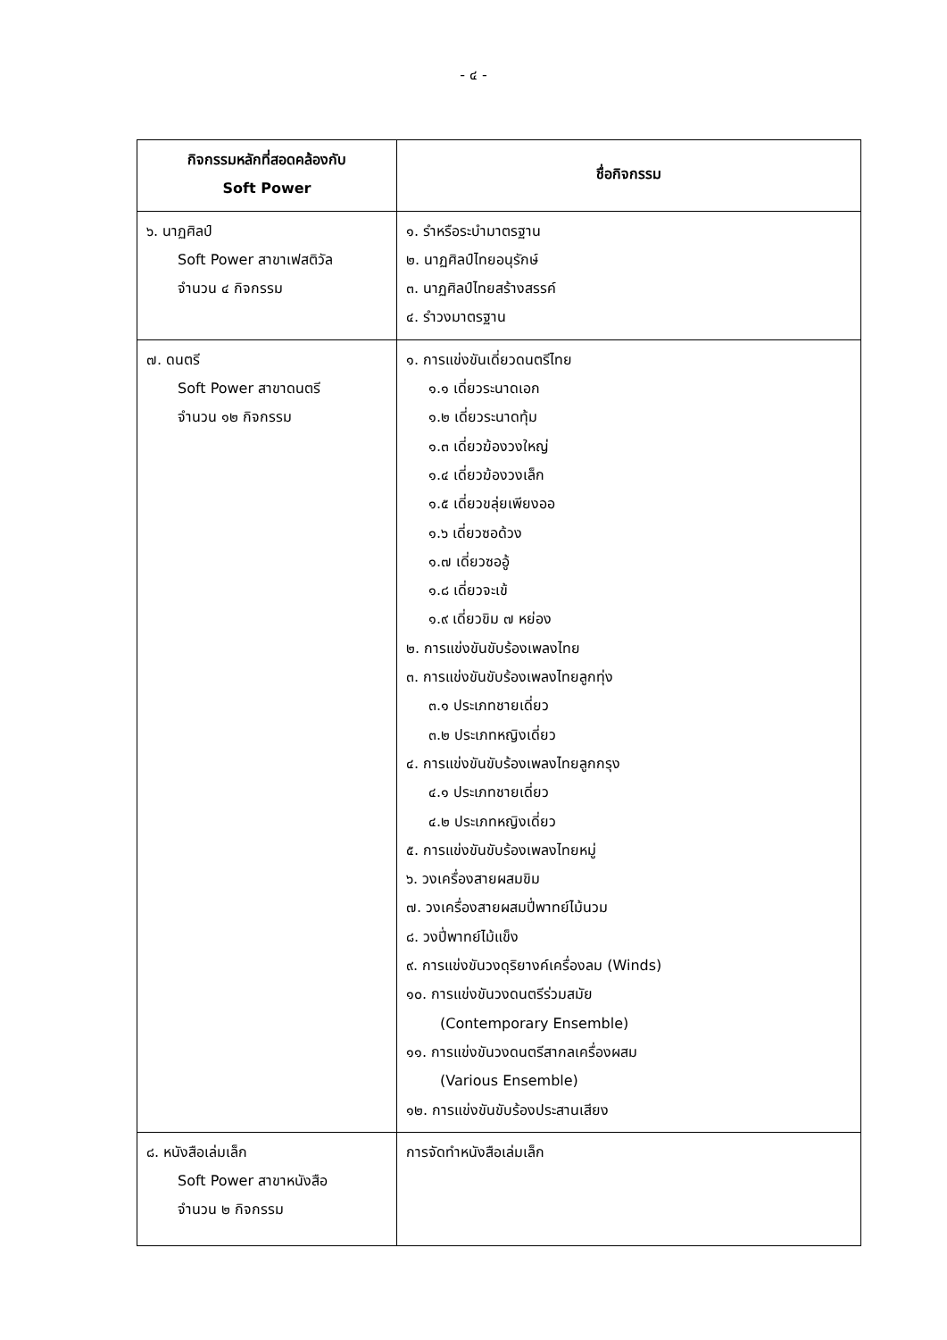- ๔ -
| กิจกรรมหลักที่สอดคล้องกับ Soft Power | ชื่อกิจกรรม |
| --- | --- |
| ๖. นาฏศิลป์ Soft Power สาขาเฟสติวัล จำนวน ๔ กิจกรรม | ๑. รำหรือระบำมาตรฐาน ๒. นาฏศิลป์ไทยอนุรักษ์ ๓. นาฏศิลป์ไทยสร้างสรรค์ ๔. รำวงมาตรฐาน |
| ๗. ดนตรี Soft Power สาขาดนตรี จำนวน ๑๒ กิจกรรม | ๑. การแข่งขันเดี่ยวดนตรีไทย ๑.๑ เดี่ยวระนาดเอก ๑.๒ เดี่ยวระนาดทุ้ม ๑.๓ เดี่ยวฆ้องวงใหญ่ ๑.๔ เดี่ยวฆ้องวงเล็ก ๑.๕ เดี่ยวขลุ่ยเพียงออ ๑.๖ เดี่ยวซอด้วง ๑.๗ เดี่ยวซออู้ ๑.๘ เดี่ยวจะเข้ ๑.๙ เดี่ยวขิม ๗ หย่อง ๒. การแข่งขันขับร้องเพลงไทย ๓. การแข่งขันขับร้องเพลงไทยลูกทุ่ง ๓.๑ ประเภทชายเดี่ยว ๓.๒ ประเภทหญิงเดี่ยว ๔. การแข่งขันขับร้องเพลงไทยลูกกรุง ๔.๑ ประเภทชายเดี่ยว ๔.๒ ประเภทหญิงเดี่ยว ๕. การแข่งขันขับร้องเพลงไทยหมู่ ๖. วงเครื่องสายผสมขิม ๗. วงเครื่องสายผสมปี่พาทย์ไม้นวม ๘. วงปี่พาทย์ไม้แข็ง ๙. การแข่งขันวงดุริยางค์เครื่องลม (Winds) ๑๐. การแข่งขันวงดนตรีร่วมสมัย (Contemporary Ensemble) ๑๑. การแข่งขันวงดนตรีสากลเครื่องผสม (Various Ensemble) ๑๒. การแข่งขันขับร้องประสานเสียง |
| ๘. หนังสือเล่มเล็ก Soft Power สาขาหนังสือ จำนวน ๒ กิจกรรม | การจัดทำหนังสือเล่มเล็ก |